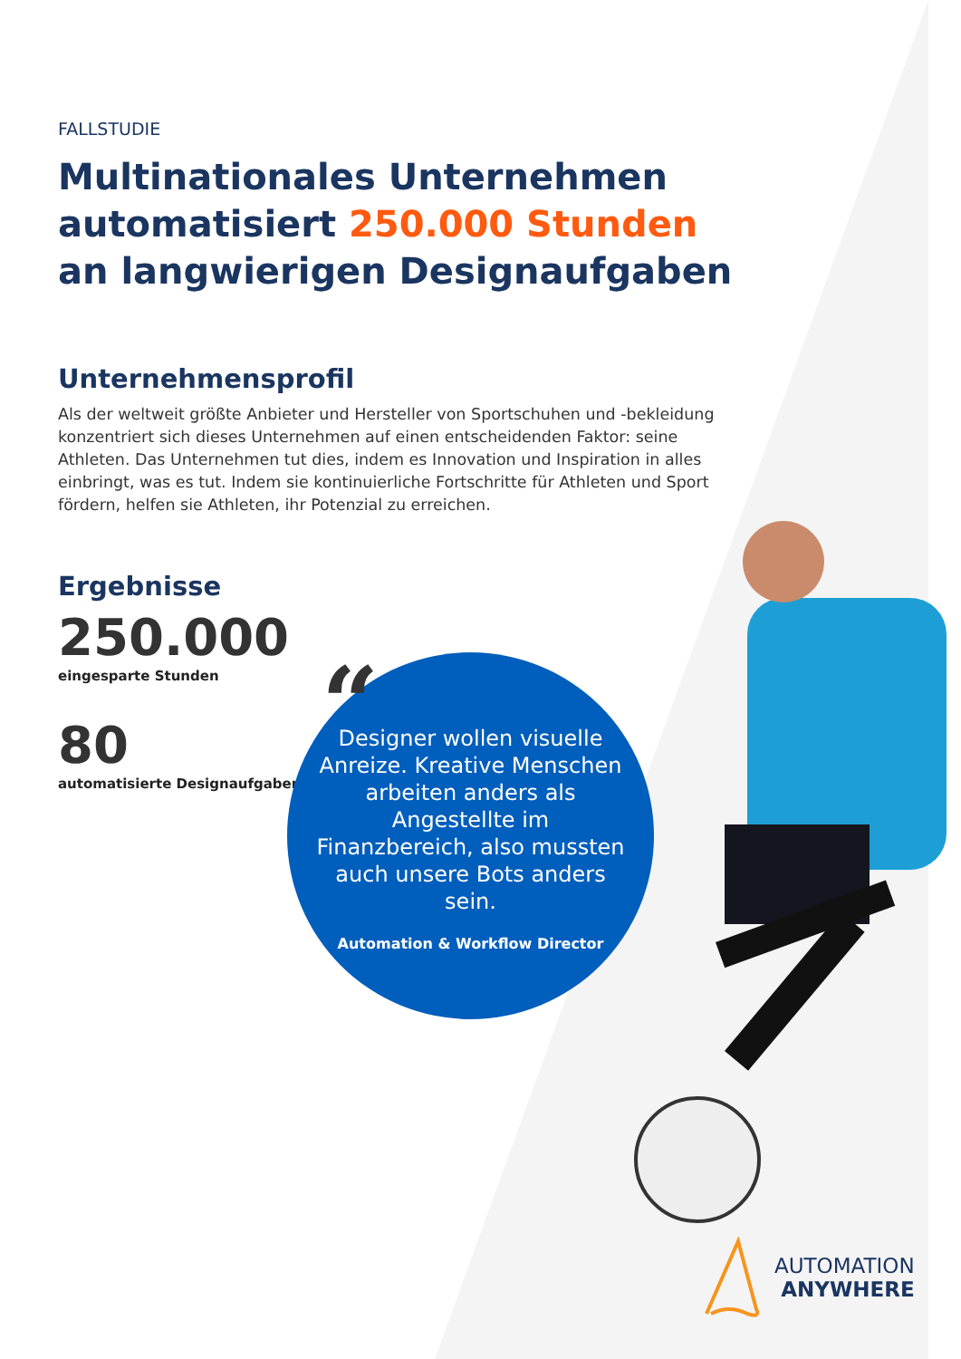FALLSTUDIE
Multinationales Unternehmen automatisiert 250.000 Stunden an langwierigen Designaufgaben
Unternehmensprofil
Als der weltweit größte Anbieter und Hersteller von Sportschuhen und -bekleidung konzentriert sich dieses Unternehmen auf einen entscheidenden Faktor: seine Athleten. Das Unternehmen tut dies, indem es Innovation und Inspiration in alles einbringt, was es tut. Indem sie kontinuierliche Fortschritte für Athleten und Sport fördern, helfen sie Athleten, ihr Potenzial zu erreichen.
Ergebnisse
250.000
eingesparte Stunden
80
automatisierte Designaufgaben
“
Designer wollen visuelle Anreize. Kreative Menschen arbeiten anders als Angestellte im Finanzbereich, also mussten auch unsere Bots anders sein.
Automation & Workflow Director
AUTOMATION
ANYWHERE